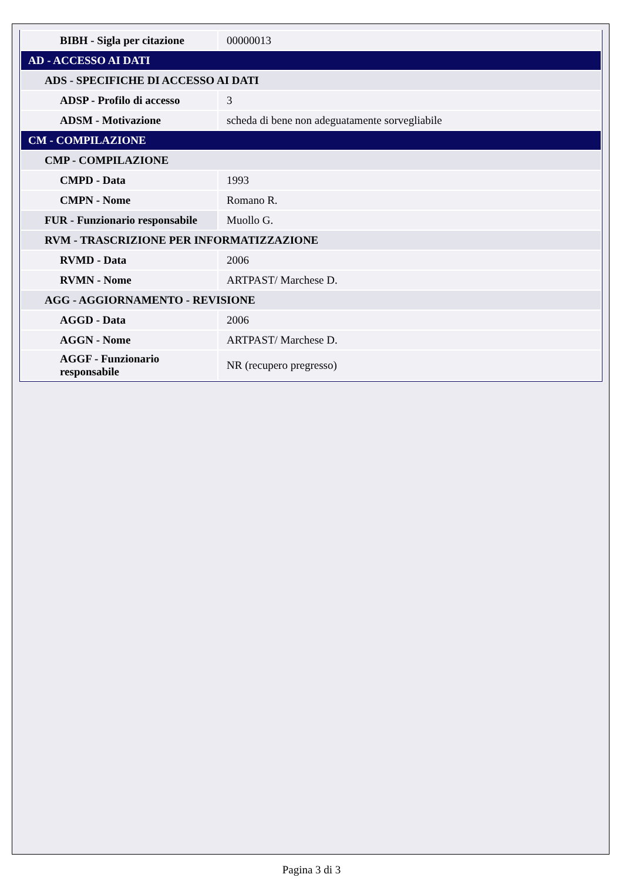| BIBH - Sigla per citazione | 00000013 |
| AD - ACCESSO AI DATI | |
| ADS - SPECIFICHE DI ACCESSO AI DATI | |
| ADSP - Profilo di accesso | 3 |
| ADSM - Motivazione | scheda di bene non adeguatamente sorvegliabile |
| CM - COMPILAZIONE | |
| CMP - COMPILAZIONE | |
| CMPD - Data | 1993 |
| CMPN - Nome | Romano R. |
| FUR - Funzionario responsabile | Muollo G. |
| RVM - TRASCRIZIONE PER INFORMATIZZAZIONE | |
| RVMD - Data | 2006 |
| RVMN - Nome | ARTPAST/ Marchese D. |
| AGG - AGGIORNAMENTO - REVISIONE | |
| AGGD - Data | 2006 |
| AGGN - Nome | ARTPAST/ Marchese D. |
| AGGF - Funzionario responsabile | NR (recupero pregresso) |
Pagina 3 di 3